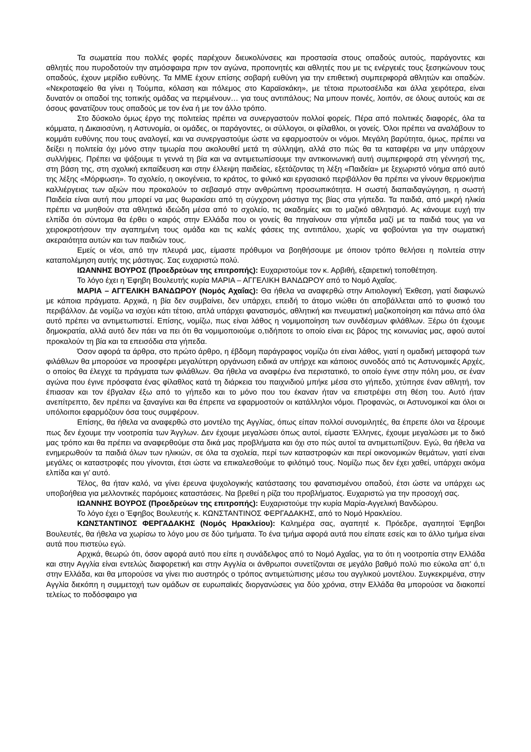Τα σωματεία που πολλές φορές παρέχουν διευκολύνσεις και προστασία στους οπαδούς αυτούς, παράγοντες και αθλητές που πυροδοτούν την ατμόσφαιρα πριν τον αγώνα, προπονητές και αθλητές που με τις ενέργειές τους ξεσηκώνουν τους οπαδούς, έχουν μερίδιο ευθύνης. Τα ΜΜΕ έχουν επίσης σοβαρή ευθύνη για την επιθετική συμπεριφορά αθλητών και οπαδών. «Νεκροταφείο θα γίνει η Τούμπα, κόλαση και πόλεμος στο Καραϊσκάκη», με τέτοια πρωτοσέλιδα και άλλα χειρότερα, είναι δυνατόν οι οπαδοί της τοπικής ομάδας να περιμένουν… για τους αντιπάλους; Να μπουν ποινές, λοιπόν, σε όλους αυτούς και σε όσους φανατίζουν τους οπαδούς με τον ένα ή με τον άλλο τρόπο.
Στο δύσκολο όμως έργο της πολιτείας πρέπει να συνεργαστούν πολλοί φορείς. Πέρα από πολιτικές διαφορές, όλα τα κόμματα, η Δικαιοσύνη, η Αστυνομία, οι ομάδες, οι παράγοντες, οι σύλλογοι, οι φίλαθλοι, οι γονείς. Όλοι πρέπει να αναλάβουν το κομμάτι ευθύνης που τους αναλογεί, και να συνεργαστούμε ώστε να εφαρμοστούν οι νόμοι. Μεγάλη βαρύτητα, όμως, πρέπει να δείξει η πολιτεία όχι μόνο στην τιμωρία που ακολουθεί μετά τη σύλληψη, αλλά στο πώς θα τα καταφέρει να μην υπάρχουν συλλήψεις. Πρέπει να ψάξουμε τι γεννά τη βία και να αντιμετωπίσουμε την αντικοινωνική αυτή συμπεριφορά στη γέννησή της, στη βάση της, στη σχολική εκπαίδευση και στην έλλειψη παιδείας, εξετάζοντας τη λέξη «Παιδεία» με ξεχωριστό νόημα από αυτό της λέξης «Μόρφωση». Το σχολείο, η οικογένεια, το κράτος, το φιλικό και εργασιακό περιβάλλον θα πρέπει να γίνουν θερμοκήπια καλλιέργειας των αξιών που προκαλούν το σεβασμό στην ανθρώπινη προσωπικότητα. Η σωστή διαπαιδαγώγηση, η σωστή Παιδεία είναι αυτή που μπορεί να μας θωρακίσει από τη σύγχρονη μάστιγα της βίας στα γήπεδα. Τα παιδιά, από μικρή ηλικία πρέπει να μυηθούν στα αθλητικά ιδεώδη μέσα από το σχολείο, τις ακαδημίες και το μαζικό αθλητισμό. Ας κάνουμε ευχή την ελπίδα ότι σύντομα θα έρθει ο καιρός στην Ελλάδα που οι γονείς θα πηγαίνουν στα γήπεδα μαζί με τα παιδιά τους για να χειροκροτήσουν την αγαπημένη τους ομάδα και τις καλές φάσεις της αντιπάλου, χωρίς να φοβούνται για την σωματική ακεραιότητα αυτών και των παιδιών τους.
Εμείς οι νέοι, από την πλευρά μας, είμαστε πρόθυμοι να βοηθήσουμε με όποιον τρόπο θελήσει η πολιτεία στην καταπολέμηση αυτής της μάστιγας. Σας ευχαριστώ πολύ.
ΙΩΑΝΝΗΣ ΒΟΥΡΟΣ (Προεδρεύων της επιτροπής): Ευχαριστούμε τον κ. Αρβιθή, εξαιρετική τοποθέτηση.
Το λόγο έχει η Έφηβη Βουλευτής κυρία ΜΑΡΙΑ – ΑΓΓΕΛΙΚΗ ΒΑΝΔΩΡΟΥ από το Νομό Αχαΐας.
ΜΑΡΙΑ – ΑΓΓΕΛΙΚΗ ΒΑΝΔΩΡΟΥ (Νομός Αχαΐας): Θα ήθελα να αναφερθώ στην Αιτιολογική Έκθεση, γιατί διαφωνώ με κάποια πράγματα. Αρχικά, η βία δεν συμβαίνει, δεν υπάρχει, επειδή το άτομο νιώθει ότι αποβάλλεται από το φυσικό του περιβάλλον. Δε νομίζω να ισχύει κάτι τέτοιο, απλά υπάρχει φανατισμός, αθλητική και πνευματική μαζικοποίηση και πάνω από όλα αυτό πρέπει να αντιμετωπιστεί. Επίσης, νομίζω, πως είναι λάθος η νομιμοποίηση των συνδέσμων φιλάθλων. Ξέρω ότι έχουμε δημοκρατία, αλλά αυτό δεν πάει να πει ότι θα νομιμοποιούμε ο,τιδήποτε το οποίο είναι εις βάρος της κοινωνίας μας, αφού αυτοί προκαλούν τη βία και τα επεισόδια στα γήπεδα.
Όσον αφορά τα άρθρα, στο πρώτο άρθρο, η έβδομη παράγραφος νομίζω ότι είναι λάθος, γιατί η ομαδική μεταφορά των φιλάθλων θα μπορούσε να προσφέρει μεγαλύτερη οργάνωση ειδικά αν υπήρχε και κάποιος συνοδός από τις Αστυνομικές Αρχές, ο οποίος θα έλεγχε τα πράγματα των φιλάθλων. Θα ήθελα να αναφέρω ένα περιστατικό, το οποίο έγινε στην πόλη μου, σε έναν αγώνα που έγινε πρόσφατα ένας φίλαθλος κατά τη διάρκεια του παιχνιδιού μπήκε μέσα στο γήπεδο, χτύπησε έναν αθλητή, τον έπιασαν και τον έβγαλαν έξω από το γήπεδο και το μόνο που του έκαναν ήταν να επιστρέψει στη θέση του. Αυτό ήταν ανεπίτρεπτο, δεν πρέπει να ξαναγίνει και θα έπρεπε να εφαρμοστούν οι κατάλληλοι νόμοι. Προφανώς, οι Αστυνομικοί και όλοι οι υπόλοιποι εφαρμόζουν όσα τους συμφέρουν.
Επίσης, θα ήθελα να αναφερθώ στο μοντέλο της Αγγλίας, όπως είπαν πολλοί συνομιλητές, θα έπρεπε όλοι να ξέρουμε πως δεν έχουμε την νοοτροπία των Άγγλων. Δεν έχουμε μεγαλώσει όπως αυτοί, είμαστε Έλληνες, έχουμε μεγαλώσει με το δικό μας τρόπο και θα πρέπει να αναφερθούμε στα δικά μας προβλήματα και όχι στο πώς αυτοί τα αντιμετωπίζουν. Εγώ, θα ήθελα να ενημερωθούν τα παιδιά όλων των ηλικιών, σε όλα τα σχολεία, περί των καταστροφών και περί οικονομικών θεμάτων, γιατί είναι μεγάλες οι καταστροφές που γίνονται, έτσι ώστε να επικαλεσθούμε το φιλότιμό τους. Νομίζω πως δεν έχει χαθεί, υπάρχει ακόμα ελπίδα και γι’ αυτό.
Τέλος, θα ήταν καλό, να γίνει έρευνα ψυχολογικής κατάστασης του φανατισμένου οπαδού, έτσι ώστε να υπάρχει ως υποβοήθεια για μελλοντικές παρόμοιες καταστάσεις. Να βρεθεί η ρίζα του προβλήματος. Ευχαριστώ για την προσοχή σας.
ΙΩΑΝΝΗΣ ΒΟΥΡΟΣ (Προεδρεύων της επιτροπής): Ευχαριστούμε την κυρία Μαρία-Αγγελική Βανδώρου.
Το λόγο έχει ο Έφηβος Βουλευτής κ. ΚΩΝΣΤΑΝΤΙΝΟΣ ΦΕΡΓΑΔΑΚΗΣ, από το Νομό Ηρακλείου.
ΚΩΝΣΤΑΝΤΙΝΟΣ ΦΕΡΓΑΔΑΚΗΣ (Νομός Ηρακλείου): Καλημέρα σας, αγαπητέ κ. Πρόεδρε, αγαπητοί Έφηβοι Βουλευτές, θα ήθελα να χωρίσω το λόγο μου σε δύο τμήματα. Το ένα τμήμα αφορά αυτά που είπατε εσείς και το άλλο τμήμα είναι αυτά που πιστεύω εγώ.
Αρχικά, θεωρώ ότι, όσον αφορά αυτό που είπε η συνάδελφος από το Νομό Αχαΐας, για το ότι η νοοτροπία στην Ελλάδα και στην Αγγλία είναι εντελώς διαφορετική και στην Αγγλία οι άνθρωποι συνετίζονται σε μεγάλο βαθμό πολύ πιο εύκολα απ’ ό,τι στην Ελλάδα, και θα μπορούσε να γίνει πιο αυστηρός ο τρόπος αντιμετώπισης μέσω του αγγλικού μοντέλου. Συγκεκριμένα, στην Αγγλία διεκόπη η συμμετοχή των ομάδων σε ευρωπαϊκές διοργανώσεις για δύο χρόνια, στην Ελλάδα θα μπορούσε να διακοπεί τελείως το ποδόσφαιρο για